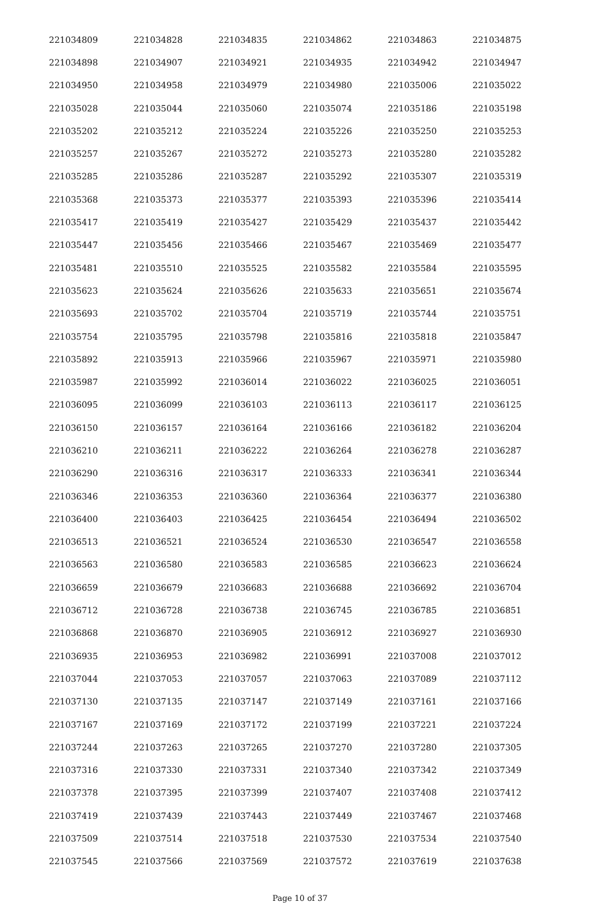| 221034809 | 221034828 | 221034835 | 221034862 | 221034863 | 221034875 |
| 221034898 | 221034907 | 221034921 | 221034935 | 221034942 | 221034947 |
| 221034950 | 221034958 | 221034979 | 221034980 | 221035006 | 221035022 |
| 221035028 | 221035044 | 221035060 | 221035074 | 221035186 | 221035198 |
| 221035202 | 221035212 | 221035224 | 221035226 | 221035250 | 221035253 |
| 221035257 | 221035267 | 221035272 | 221035273 | 221035280 | 221035282 |
| 221035285 | 221035286 | 221035287 | 221035292 | 221035307 | 221035319 |
| 221035368 | 221035373 | 221035377 | 221035393 | 221035396 | 221035414 |
| 221035417 | 221035419 | 221035427 | 221035429 | 221035437 | 221035442 |
| 221035447 | 221035456 | 221035466 | 221035467 | 221035469 | 221035477 |
| 221035481 | 221035510 | 221035525 | 221035582 | 221035584 | 221035595 |
| 221035623 | 221035624 | 221035626 | 221035633 | 221035651 | 221035674 |
| 221035693 | 221035702 | 221035704 | 221035719 | 221035744 | 221035751 |
| 221035754 | 221035795 | 221035798 | 221035816 | 221035818 | 221035847 |
| 221035892 | 221035913 | 221035966 | 221035967 | 221035971 | 221035980 |
| 221035987 | 221035992 | 221036014 | 221036022 | 221036025 | 221036051 |
| 221036095 | 221036099 | 221036103 | 221036113 | 221036117 | 221036125 |
| 221036150 | 221036157 | 221036164 | 221036166 | 221036182 | 221036204 |
| 221036210 | 221036211 | 221036222 | 221036264 | 221036278 | 221036287 |
| 221036290 | 221036316 | 221036317 | 221036333 | 221036341 | 221036344 |
| 221036346 | 221036353 | 221036360 | 221036364 | 221036377 | 221036380 |
| 221036400 | 221036403 | 221036425 | 221036454 | 221036494 | 221036502 |
| 221036513 | 221036521 | 221036524 | 221036530 | 221036547 | 221036558 |
| 221036563 | 221036580 | 221036583 | 221036585 | 221036623 | 221036624 |
| 221036659 | 221036679 | 221036683 | 221036688 | 221036692 | 221036704 |
| 221036712 | 221036728 | 221036738 | 221036745 | 221036785 | 221036851 |
| 221036868 | 221036870 | 221036905 | 221036912 | 221036927 | 221036930 |
| 221036935 | 221036953 | 221036982 | 221036991 | 221037008 | 221037012 |
| 221037044 | 221037053 | 221037057 | 221037063 | 221037089 | 221037112 |
| 221037130 | 221037135 | 221037147 | 221037149 | 221037161 | 221037166 |
| 221037167 | 221037169 | 221037172 | 221037199 | 221037221 | 221037224 |
| 221037244 | 221037263 | 221037265 | 221037270 | 221037280 | 221037305 |
| 221037316 | 221037330 | 221037331 | 221037340 | 221037342 | 221037349 |
| 221037378 | 221037395 | 221037399 | 221037407 | 221037408 | 221037412 |
| 221037419 | 221037439 | 221037443 | 221037449 | 221037467 | 221037468 |
| 221037509 | 221037514 | 221037518 | 221037530 | 221037534 | 221037540 |
| 221037545 | 221037566 | 221037569 | 221037572 | 221037619 | 221037638 |
Page 10 of 37